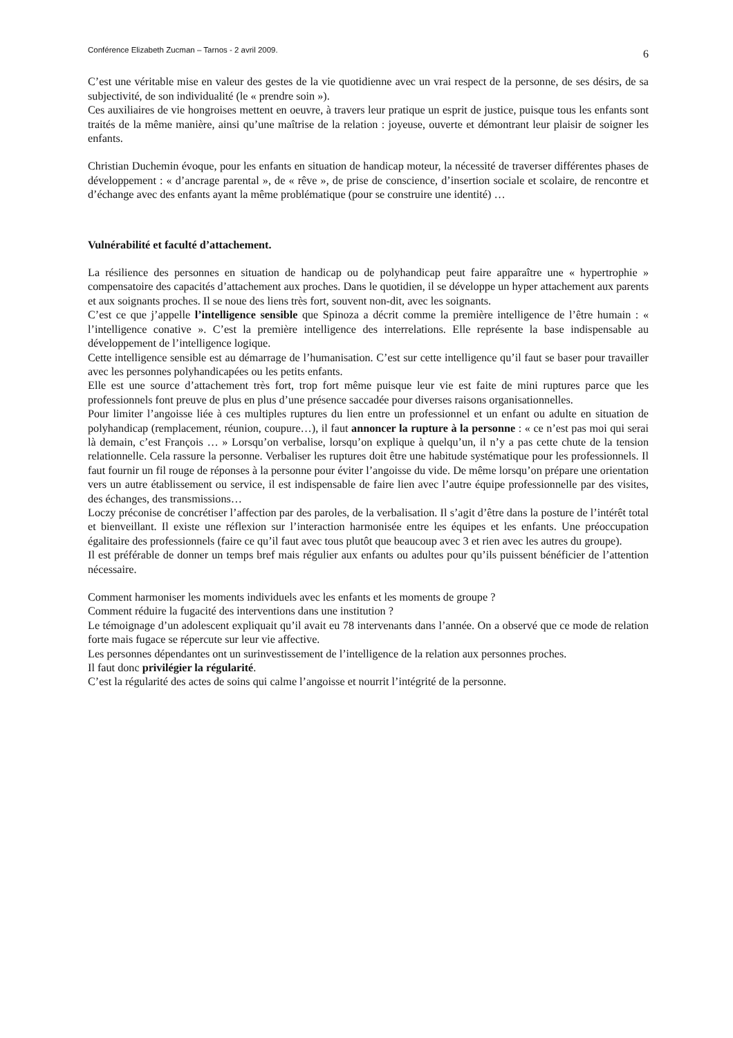Conférence Elizabeth Zucman – Tarnos - 2 avril 2009. 6
C’est une véritable mise en valeur des gestes de la vie quotidienne avec un vrai respect de la personne, de ses désirs, de sa subjectivité, de son individualité (le « prendre soin »).
Ces auxiliaires de vie hongroises mettent en oeuvre, à travers leur pratique un esprit de justice, puisque tous les enfants sont traités de la même manière, ainsi qu’une maîtrise de la relation : joyeuse, ouverte et démontrant leur plaisir de soigner les enfants.
Christian Duchemin évoque, pour les enfants en situation de handicap moteur, la nécessité de traverser différentes phases de développement : « d’ancrage parental », de « rêve », de prise de conscience, d’insertion sociale et scolaire, de rencontre et d’échange avec des enfants ayant la même problématique (pour se construire une identité) …
Vulnérabilité et faculté d’attachement.
La résilience des personnes en situation de handicap ou de polyhandicap peut faire apparaître une « hypertrophie » compensatoire des capacités d’attachement aux proches. Dans le quotidien, il se développe un hyper attachement aux parents et aux soignants proches. Il se noue des liens très fort, souvent non-dit, avec les soignants.
C’est ce que j’appelle l’intelligence sensible que Spinoza a décrit comme la première intelligence de l’être humain : « l’intelligence conative ». C’est la première intelligence des interrelations. Elle représente la base indispensable au développement de l’intelligence logique.
Cette intelligence sensible est au démarrage de l’humanisation. C’est sur cette intelligence qu’il faut se baser pour travailler avec les personnes polyhandicapées ou les petits enfants.
Elle est une source d’attachement très fort, trop fort même puisque leur vie est faite de mini ruptures parce que les professionnels font preuve de plus en plus d’une présence saccadée pour diverses raisons organisationnelles.
Pour limiter l’angoisse liée à ces multiples ruptures du lien entre un professionnel et un enfant ou adulte en situation de polyhandicap (remplacement, réunion, coupure…), il faut annoncer la rupture à la personne : « ce n’est pas moi qui serai là demain, c’est François … » Lorsqu’on verbalise, lorsqu’on explique à quelqu’un, il n’y a pas cette chute de la tension relationnelle. Cela rassure la personne. Verbaliser les ruptures doit être une habitude systématique pour les professionnels. Il faut fournir un fil rouge de réponses à la personne pour éviter l’angoisse du vide. De même lorsqu’on prépare une orientation vers un autre établissement ou service, il est indispensable de faire lien avec l’autre équipe professionnelle par des visites, des échanges, des transmissions…
Loczy préconise de concrétiser l’affection par des paroles, de la verbalisation. Il s’agit d’être dans la posture de l’intérêt total et bienveillant. Il existe une réflexion sur l’interaction harmonisée entre les équipes et les enfants. Une préoccupation égalitaire des professionnels (faire ce qu’il faut avec tous plutôt que beaucoup avec 3 et rien avec les autres du groupe).
Il est préférable de donner un temps bref mais régulier aux enfants ou adultes pour qu’ils puissent bénéficier de l’attention nécessaire.
Comment harmoniser les moments individuels avec les enfants et les moments de groupe ?
Comment réduire la fugacité des interventions dans une institution ?
Le témoignage d’un adolescent expliquait qu’il avait eu 78 intervenants dans l’année. On a observé que ce mode de relation forte mais fugace se répercute sur leur vie affective.
Les personnes dépendantes ont un surinvestissement de l’intelligence de la relation aux personnes proches.
Il faut donc privilégier la régularité.
C’est la régularité des actes de soins qui calme l’angoisse et nourrit l’intégrité de la personne.